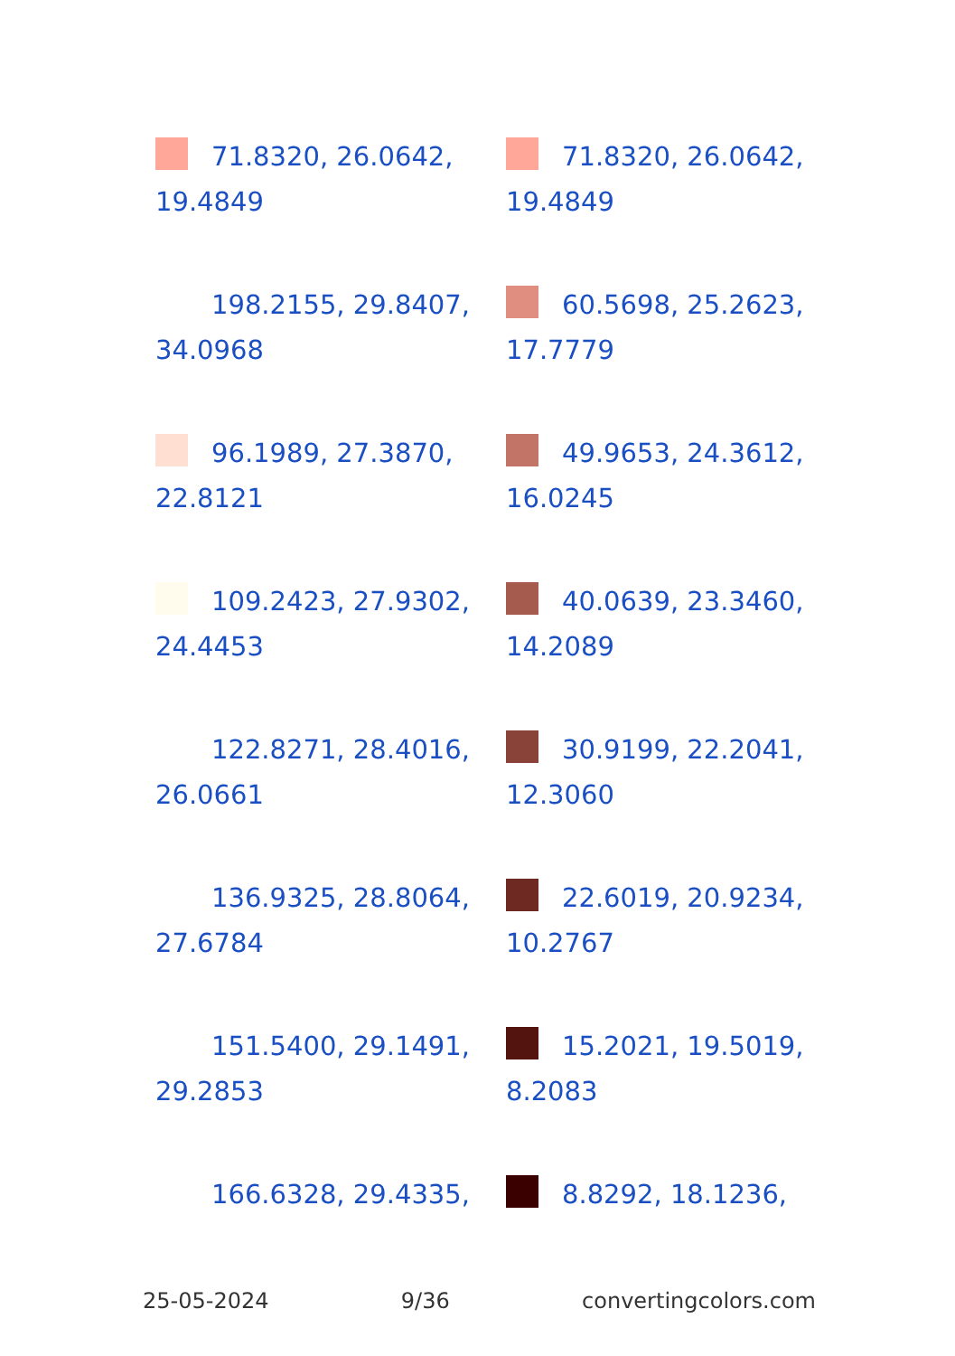71.8320, 26.0642, 19.4849
71.8320, 26.0642, 19.4849
198.2155, 29.8407, 34.0968
60.5698, 25.2623, 17.7779
96.1989, 27.3870, 22.8121
49.9653, 24.3612, 16.0245
109.2423, 27.9302, 24.4453
40.0639, 23.3460, 14.2089
122.8271, 28.4016, 26.0661
30.9199, 22.2041, 12.3060
136.9325, 28.8064, 27.6784
22.6019, 20.9234, 10.2767
151.5400, 29.1491, 29.2853
15.2021, 19.5019, 8.2083
166.6328, 29.4335,
8.8292, 18.1236,
25-05-2024 9/36 convertingcolors.com